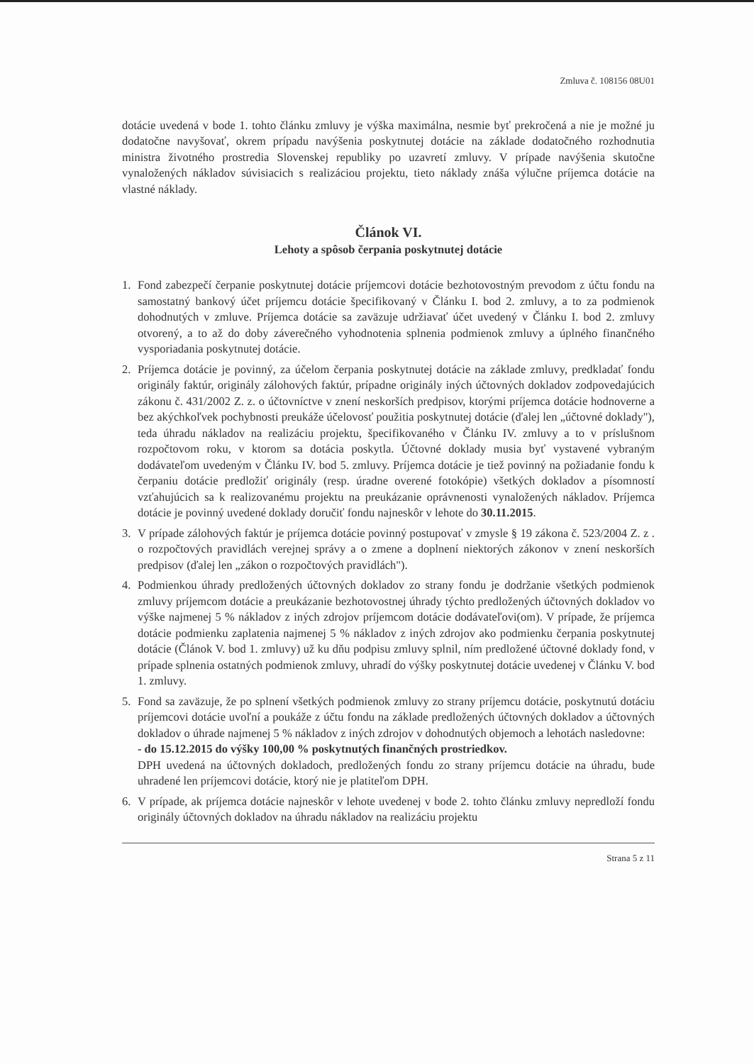Zmluva č. 108156 08U01
dotácie uvedená v bode 1. tohto článku zmluvy je výška maximálna, nesmie byť prekročená a nie je možné ju dodatočne navyšovať, okrem prípadu navýšenia poskytnutej dotácie na základe dodatočného rozhodnutia ministra životného prostredia Slovenskej republiky po uzavretí zmluvy. V prípade navýšenia skutočne vynaložených nákladov súvisiacich s realizáciou projektu, tieto náklady znáša výlučne príjemca dotácie na vlastné náklady.
Článok VI.
Lehoty a spôsob čerpania poskytnutej dotácie
1. Fond zabezpečí čerpanie poskytnutej dotácie príjemcovi dotácie bezhotovostným prevodom z účtu fondu na samostatný bankový účet príjemcu dotácie špecifikovaný v Článku I. bod 2. zmluvy, a to za podmienok dohodnutých v zmluve. Príjemca dotácie sa zaväzuje udržiavať účet uvedený v Článku I. bod 2. zmluvy otvorený, a to až do doby záverečného vyhodnotenia splnenia podmienok zmluvy a úplného finančného vysporiadania poskytnutej dotácie.
2. Príjemca dotácie je povinný, za účelom čerpania poskytnutej dotácie na základe zmluvy, predkladať fondu originály faktúr, originály zálohových faktúr, prípadne originály iných účtovných dokladov zodpovedajúcich zákonu č. 431/2002 Z. z. o účtovníctve v znení neskorších predpisov, ktorými príjemca dotácie hodnoverne a bez akýchkoľvek pochybnosti preukáže účelovosť použitia poskytnutej dotácie (ďalej len „účtovné doklady"), teda úhradu nákladov na realizáciu projektu, špecifikovaného v Článku IV. zmluvy a to v príslušnom rozpočtovom roku, v ktorom sa dotácia poskytla. Účtovné doklady musia byť vystavené vybraným dodávateľom uvedeným v Článku IV. bod 5. zmluvy. Príjemca dotácie je tiež povinný na požiadanie fondu k čerpaniu dotácie predložiť originály (resp. úradne overené fotokópie) všetkých dokladov a písomností vzťahujúcich sa k realizovanému projektu na preukázanie oprávnenosti vynaložených nákladov. Príjemca dotácie je povinný uvedené doklady doručiť fondu najneskôr v lehote do 30.11.2015.
3. V prípade zálohových faktúr je príjemca dotácie povinný postupovať v zmysle § 19 zákona č. 523/2004 Z. z . o rozpočtových pravidlách verejnej správy a o zmene a doplnení niektorých zákonov v znení neskorších predpisov (ďalej len „zákon o rozpočtových pravidlách").
4. Podmienkou úhrady predložených účtovných dokladov zo strany fondu je dodržanie všetkých podmienok zmluvy príjemcom dotácie a preukázanie bezhotovostnej úhrady týchto predložených účtovných dokladov vo výške najmenej 5 % nákladov z iných zdrojov príjemcom dotácie dodávateľovi(om). V prípade, že príjemca dotácie podmienku zaplatenia najmenej 5 % nákladov z iných zdrojov ako podmienku čerpania poskytnutej dotácie (Článok V. bod 1. zmluvy) už ku dňu podpisu zmluvy splnil, ním predložené účtovné doklady fond, v prípade splnenia ostatných podmienok zmluvy, uhradí do výšky poskytnutej dotácie uvedenej v Článku V. bod 1. zmluvy.
5. Fond sa zaväzuje, že po splnení všetkých podmienok zmluvy zo strany príjemcu dotácie, poskytnutú dotáciu príjemcovi dotácie uvoľní a poukáže z účtu fondu na základe predložených účtovných dokladov a účtovných dokladov o úhrade najmenej 5 % nákladov z iných zdrojov v dohodnutých objemoch a lehotách nasledovne:
- do 15.12.2015 do výšky 100,00 % poskytnutých finančných prostriedkov.
DPH uvedená na účtovných dokladoch, predložených fondu zo strany príjemcu dotácie na úhradu, bude uhradené len príjemcovi dotácie, ktorý nie je platiteľom DPH.
6. V prípade, ak príjemca dotácie najneskôr v lehote uvedenej v bode 2. tohto článku zmluvy nepredloží fondu originály účtovných dokladov na úhradu nákladov na realizáciu projektu
Strana 5 z 11